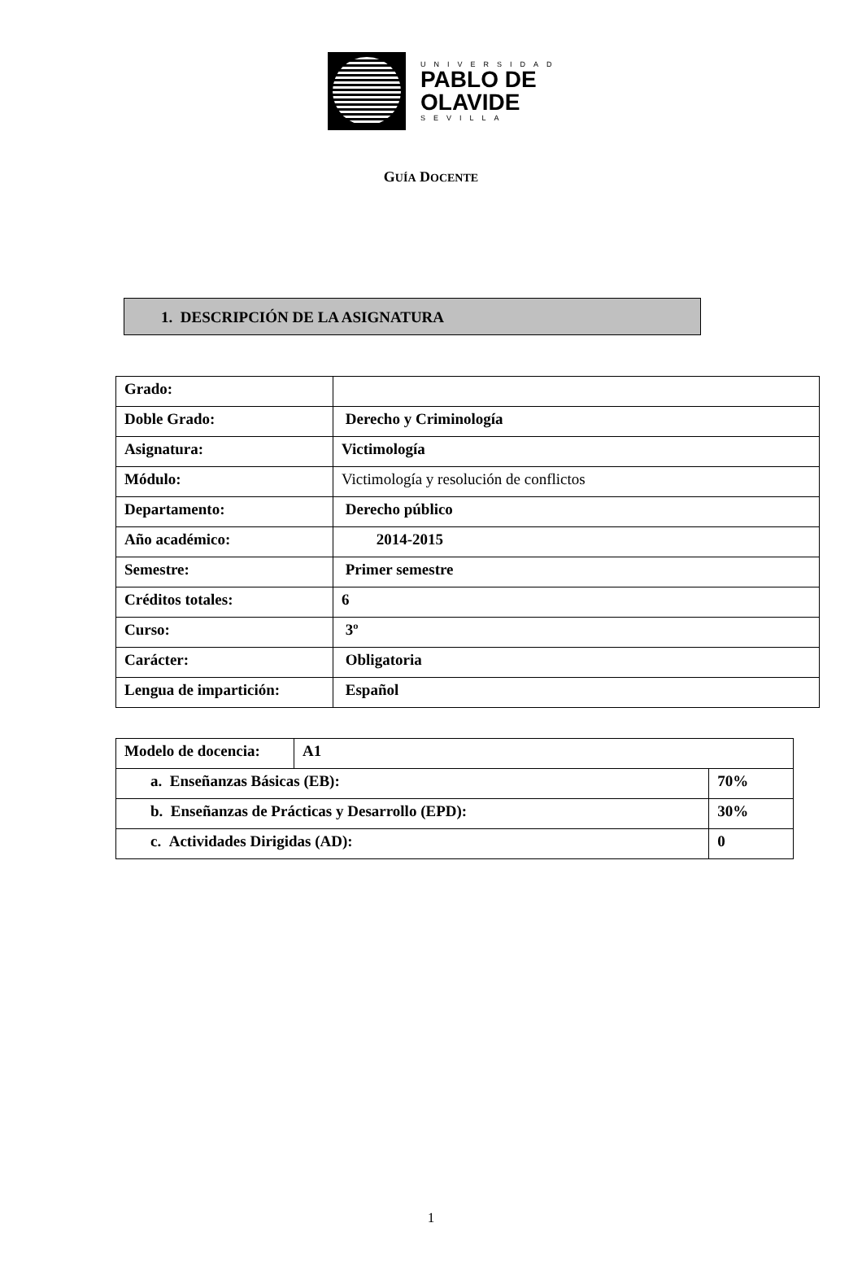UNIVERSIDAD
PABLO DE
OLAVIDE
SEVILLA
GUÍA DOCENTE
1. DESCRIPCIÓN DE LA ASIGNATURA
| Grado: | |
| Doble Grado: | Derecho y Criminología |
| Asignatura: | Victimología |
| Módulo: | Victimología y resolución de conflictos |
| Departamento: | Derecho público |
| Año académico: | 2014-2015 |
| Semestre: | Primer semestre |
| Créditos totales: | 6 |
| Curso: | 3º |
| Carácter: | Obligatoria |
| Lengua de impartición: | Español |
| Modelo de docencia: | A1 | |
| a. Enseñanzas Básicas (EB): | | 70% |
| b. Enseñanzas de Prácticas y Desarrollo (EPD): | | 30% |
| c. Actividades Dirigidas (AD): | | 0 |
1